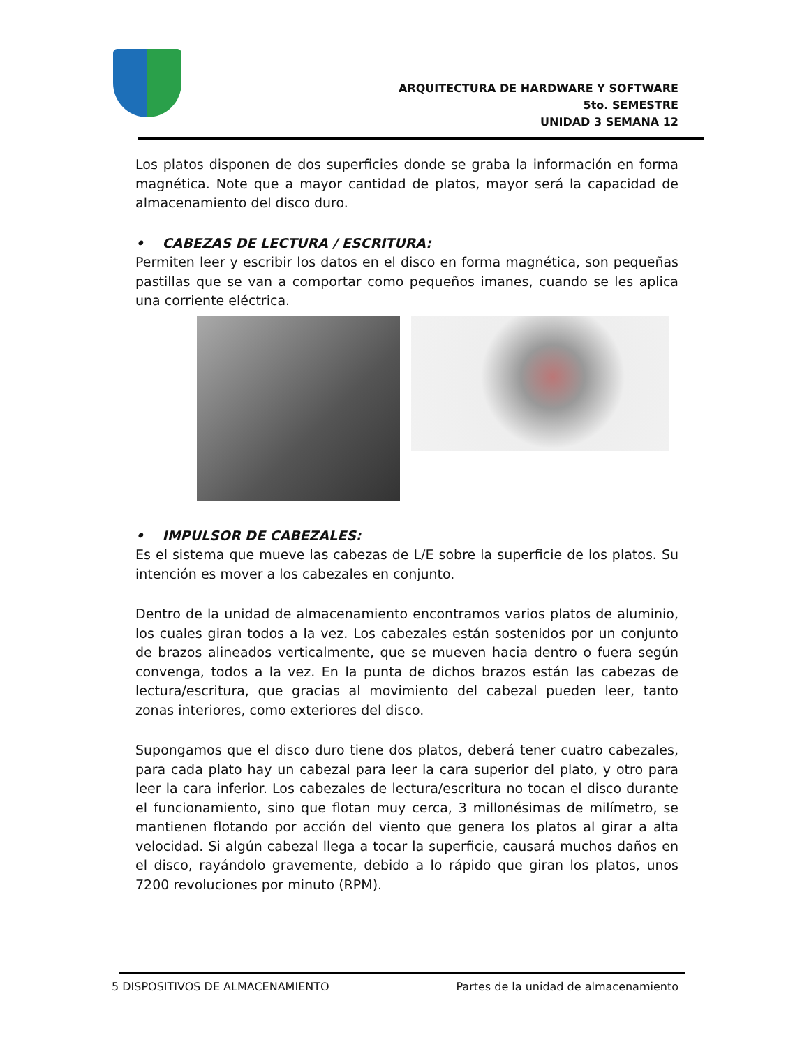ARQUITECTURA DE HARDWARE Y SOFTWARE
5to. SEMESTRE
UNIDAD 3 SEMANA 12
Los platos disponen de dos superficies donde se graba la información en forma magnética. Note que a mayor cantidad de platos, mayor será la capacidad de almacenamiento del disco duro.
• CABEZAS DE LECTURA / ESCRITURA:
Permiten leer y escribir los datos en el disco en forma magnética, son pequeñas pastillas que se van a comportar como pequeños imanes, cuando se les aplica una corriente eléctrica.
• IMPULSOR DE CABEZALES:
Es el sistema que mueve las cabezas de L/E sobre la superficie de los platos. Su intención es mover a los cabezales en conjunto.
Dentro de la unidad de almacenamiento encontramos varios platos de aluminio, los cuales giran todos a la vez. Los cabezales están sostenidos por un conjunto de brazos alineados verticalmente, que se mueven hacia dentro o fuera según convenga, todos a la vez. En la punta de dichos brazos están las cabezas de lectura/escritura, que gracias al movimiento del cabezal pueden leer, tanto zonas interiores, como exteriores del disco.
Supongamos que el disco duro tiene dos platos, deberá tener cuatro cabezales, para cada plato hay un cabezal para leer la cara superior del plato, y otro para leer la cara inferior. Los cabezales de lectura/escritura no tocan el disco durante el funcionamiento, sino que flotan muy cerca, 3 millonésimas de milímetro, se mantienen flotando por acción del viento que genera los platos al girar a alta velocidad. Si algún cabezal llega a tocar la superficie, causará muchos daños en el disco, rayándolo gravemente, debido a lo rápido que giran los platos, unos 7200 revoluciones por minuto (RPM).
5 DISPOSITIVOS DE ALMACENAMIENTO Partes de la unidad de almacenamiento